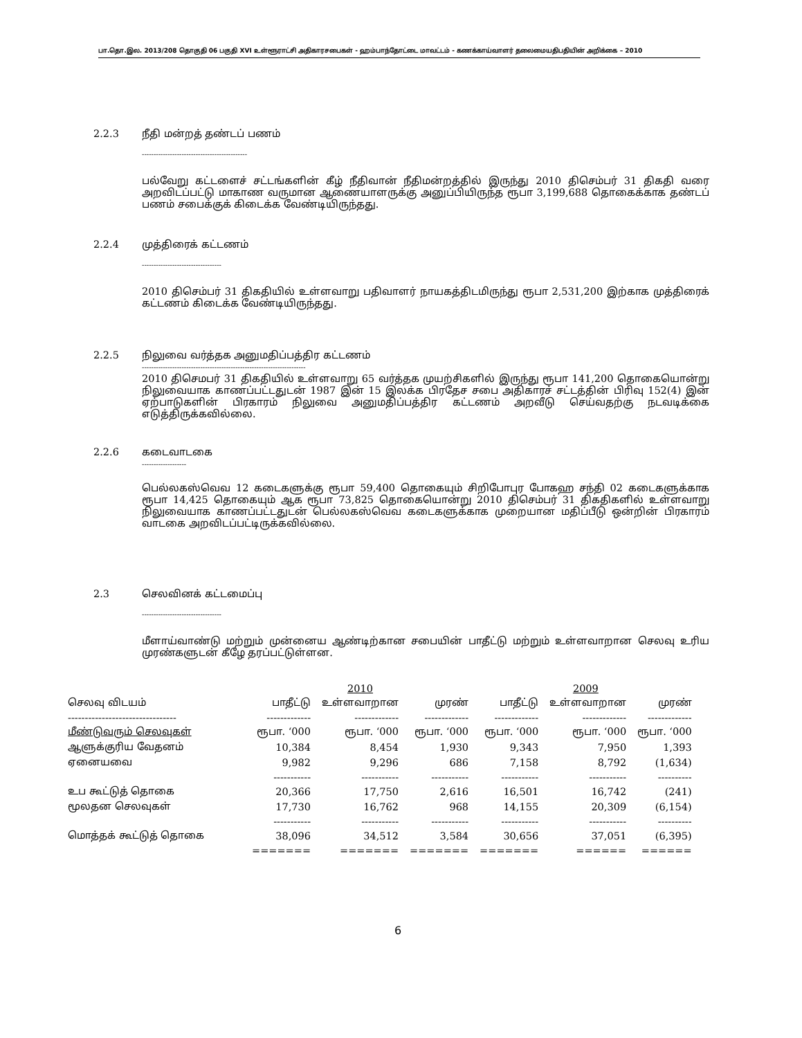பா.தொ.இல. 2013/208 தொகுதி 06 பகுதி XVI உள்ளூராட்சி அதிகாரசபைகள் - ஹம்பாந்தோட்டை மாவட்டம் - கணக்காய்வாளர் தலைமையதிபதியின் அறிக்கை – 2010
2.2.3 நீதி மன்றத் தண்டப் பணம்
---------------------------------------------
பல்வேறு கட்டளைச் சட்டங்களின் கீழ் நீதிவான் நீதிமன்றத்தில் இருந்து 2010 திசெம்பர் 31 திகதி வரை அறவிடப்பட்டு மாகாண வருமான ஆணையாளருக்கு அனுப்பியிருந்த ரூபா 3,199,688 தொகைக்காக தண்டப் பணம் சபைக்குக் கிடைக்க வேண்டியிருந்தது.
2.2.4 முத்திரைக் கட்டணம்
----------------------------------
2010 திசெம்பர் 31 திகதியில் உள்ளவாறு பதிவாளர் நாயகத்திடமிருந்து ரூபா 2,531,200 இற்காக முத்திரைக் கட்டணம் கிடைக்க வேண்டியிருந்தது.
2.2.5 நிலுவை வர்த்தக அனுமதிப்பத்திர கட்டணம்
----------------------------------------------------------------------
2010 திசெமபர் 31 திகதியில் உள்ளவாறு 65 வர்த்தக முயற்சிகளில் இருந்து ரூபா 141,200 தொகையொன்று நிலுவையாக காணப்பட்டதுடன் 1987 இன் 15 இலக்க பிரதேச சபை அதிகாரச் சட்டத்தின் பிரிவு 152(4) இன் ஏற்பாடுகளின் பிரகாரம் நிலுவை அனுமதிப்பத்திர கட்டணம் அறவீடு செய்வதற்கு நடவடிக்கை எடுத்திருக்கவில்லை.
2.2.6 கடைவாடகை
-------------------
பெல்லகஸ்வெவ 12 கடைகளுக்கு ரூபா 59,400 தொகையும் சிறிபோபுர போகஹ சந்தி 02 கடைகளுக்காக ரூபா 14,425 தொகையும் ஆக ரூபா 73,825 தொகையொன்று 2010 திசெம்பர் 31 திகதிகளில் உள்ளவாறு நிலுவையாக காணப்பட்டதுடன் பெல்லகஸ்வெவ கடைகளுக்காக முறையான மதிப்பீடு ஒன்றின் பிரகாரம் வாடகை அறவிடப்பட்டிருக்கவில்லை.
2.3 செலவினக் கட்டமைப்பு
----------------------------------
மீளாய்வாண்டு மற்றும் முன்னைய ஆண்டிற்கான சபையின் பாதீட்டு மற்றும் உள்ளவாறான செலவு உரிய முரண்களுடன் கீழே தரப்பட்டுள்ளன.
| | 2010 | | | 2009 | | |
| --- | --- | --- | --- | --- | --- | --- |
| செலவு விடயம் | பாதீட்டு | உள்ளவாறான | முரண் | பாதீட்டு | உள்ளவாறான | முரண் |
| -------------------------------- | ------------- | ------------- | ------------- | ------------- | ------------- | ------------- |
| மீண்டுவரும் செலவுகள் | ரூபா. ‘000 | ரூபா. ‘000 | ரூபா. ‘000 | ரூபா. ‘000 | ரூபா. ‘000 | ரூபா. ‘000 |
| ஆளுக்குரிய வேதனம் | 10,384 | 8,454 | 1,930 | 9,343 | 7,950 | 1,393 |
| ஏனையவை | 9,982 | 9,296 | 686 | 7,158 | 8,792 | (1,634) |
| | ----------- | ----------- | ----------- | ----------- | ----------- | ---------- |
| உப கூட்டுத் தொகை | 20,366 | 17,750 | 2,616 | 16,501 | 16,742 | (241) |
| மூலதன செலவுகள் | 17,730 | 16,762 | 968 | 14,155 | 20,309 | (6,154) |
| | ----------- | ----------- | ----------- | ----------- | ----------- | ---------- |
| மொத்தக் கூட்டுத் தொகை | 38,096 | 34,512 | 3,584 | 30,656 | 37,051 | (6,395) |
| | ======= | ======= | ======= | ======= | ====== | ====== |
6